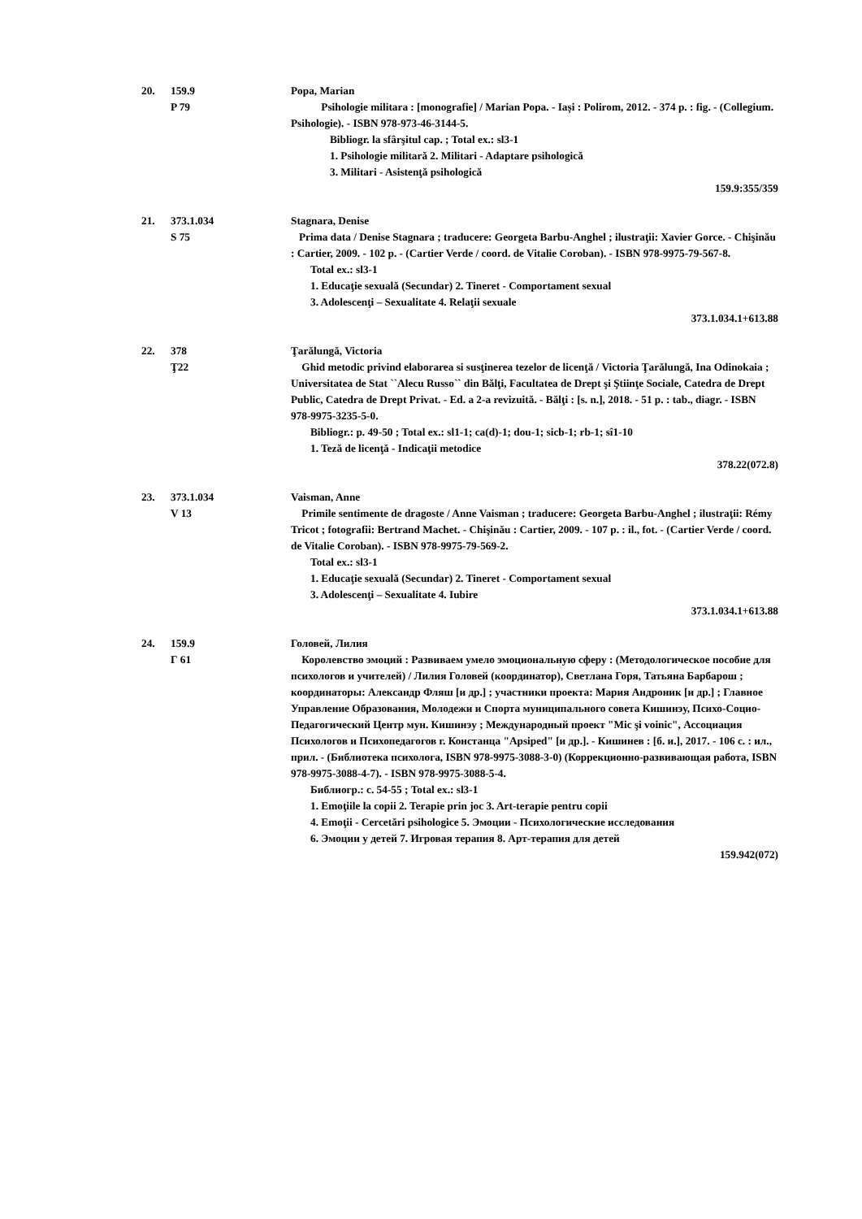20. 159.9
P 79
Popa, Marian
Psihologie militara : [monografie] / Marian Popa. - Iași : Polirom, 2012. - 374 p. : fig. - (Collegium. Psihologie). - ISBN 978-973-46-3144-5.
Bibliogr. la sfârşitul cap. ; Total ex.: sl3-1
1. Psihologie militară 2. Militari - Adaptare psihologică
3. Militari - Asistenţă psihologică
159.9:355/359
21. 373.1.034
S 75
Stagnara, Denise
Prima data / Denise Stagnara ; traducere: Georgeta Barbu-Anghel ; ilustraţii: Xavier Gorce. - Chişinău : Cartier, 2009. - 102 p. - (Cartier Verde / coord. de Vitalie Coroban). - ISBN 978-9975-79-567-8.
Total ex.: sl3-1
1. Educaţie sexuală (Secundar) 2. Tineret - Comportament sexual
3. Adolescenţi – Sexualitate 4. Relaţii sexuale
373.1.034.1+613.88
22. 378
Ţ22
Ţarălungă, Victoria
Ghid metodic privind elaborarea si susţinerea tezelor de licenţă / Victoria Ţarălungă, Ina Odinokaia ; Universitatea de Stat ``Alecu Russo`` din Bălţi, Facultatea de Drept şi Ştiinţe Sociale, Catedra de Drept Public, Catedra de Drept Privat. - Ed. a 2-a revizuită. - Bălţi : [s. n.], 2018. - 51 p. : tab., diagr. - ISBN 978-9975-3235-5-0.
Bibliogr.: p. 49-50 ; Total ex.: sl1-1; ca(d)-1; dou-1; sicb-1; rb-1; sî1-10
1. Teză de licenţă - Indicaţii metodice
378.22(072.8)
23. 373.1.034
V 13
Vaisman, Anne
Primile sentimente de dragoste / Anne Vaisman ; traducere: Georgeta Barbu-Anghel ; ilustraţii: Rémy Tricot ; fotografii: Bertrand Machet. - Chişinău : Cartier, 2009. - 107 p. : il., fot. - (Cartier Verde / coord. de Vitalie Coroban). - ISBN 978-9975-79-569-2.
Total ex.: sl3-1
1. Educaţie sexuală (Secundar) 2. Tineret - Comportament sexual
3. Adolescenţi – Sexualitate 4. Iubire
373.1.034.1+613.88
24. 159.9
Г 61
Головей, Лилия
Королевство эмоций : Развиваем умело эмоциональную сферу : (Методологическое пособие для психологов и учителей) / Лилия Головей (координатор), Светлана Горя, Татьяна Барбарош ; координаторы: Александр Фляш [и др.] ; участники проекта: Мария Андроник [и др.] ; Главное Управление Образования, Молодежи и Спорта муниципального совета Кишинэу, Психо-Социо-Педагогический Центр мун. Кишинэу ; Международный проект "Mic şi voinic", Ассоциация Психологов и Психопедагогов г. Констанца "Apsiped" [и др.]. - Кишинев : [б. и.], 2017. - 106 с. : ил., прил. - (Библиотека психолога, ISBN 978-9975-3088-3-0) (Коррекционно-развивающая работа, ISBN 978-9975-3088-4-7). - ISBN 978-9975-3088-5-4.
Библиогр.: с. 54-55 ; Total ex.: sl3-1
1. Emoţiile la copii 2. Terapie prin joc 3. Art-terapie pentru copii
4. Emoţii - Cercetări psihologice 5. Эмоции - Психологические исследования
6. Эмоции у детей 7. Игровая терапия 8. Арт-терапия для детей
159.942(072)